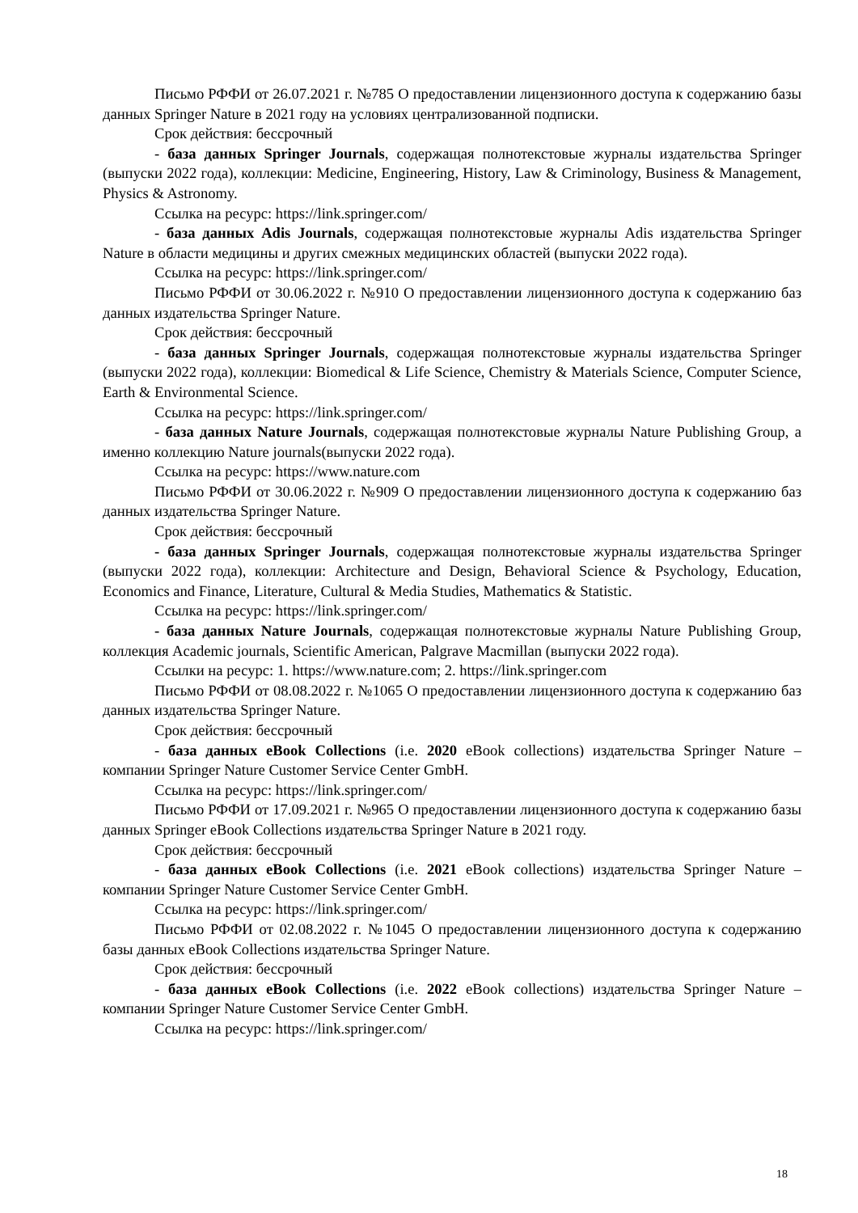Письмо РФФИ от 26.07.2021 г. №785 О предоставлении лицензионного доступа к содержанию базы данных Springer Nature в 2021 году на условиях централизованной подписки.
Срок действия: бессрочный
- база данных Springer Journals, содержащая полнотекстовые журналы издательства Springer (выпуски 2022 года), коллекции: Medicine, Engineering, History, Law & Criminology, Business & Management, Physics & Astronomy.
Ссылка на ресурс: https://link.springer.com/
- база данных Adis Journals, содержащая полнотекстовые журналы Adis издательства Springer Nature в области медицины и других смежных медицинских областей (выпуски 2022 года).
Ссылка на ресурс: https://link.springer.com/
Письмо РФФИ от 30.06.2022 г. №910 О предоставлении лицензионного доступа к содержанию баз данных издательства Springer Nature.
Срок действия: бессрочный
- база данных Springer Journals, содержащая полнотекстовые журналы издательства Springer (выпуски 2022 года), коллекции: Biomedical & Life Science, Chemistry & Materials Science, Computer Science, Earth & Environmental Science.
Ссылка на ресурс: https://link.springer.com/
- база данных Nature Journals, содержащая полнотекстовые журналы Nature Publishing Group, а именно коллекцию Nature journals(выпуски 2022 года).
Ссылка на ресурс: https://www.nature.com
Письмо РФФИ от 30.06.2022 г. №909 О предоставлении лицензионного доступа к содержанию баз данных издательства Springer Nature.
Срок действия: бессрочный
- база данных Springer Journals, содержащая полнотекстовые журналы издательства Springer (выпуски 2022 года), коллекции: Architecture and Design, Behavioral Science & Psychology, Education, Economics and Finance, Literature, Cultural & Media Studies, Mathematics & Statistic.
Ссылка на ресурс: https://link.springer.com/
- база данных Nature Journals, содержащая полнотекстовые журналы Nature Publishing Group, коллекция Academic journals, Scientific American, Palgrave Macmillan (выпуски 2022 года).
Ссылки на ресурс: 1. https://www.nature.com; 2. https://link.springer.com
Письмо РФФИ от 08.08.2022 г. №1065 О предоставлении лицензионного доступа к содержанию баз данных издательства Springer Nature.
Срок действия: бессрочный
- база данных eBook Collections (i.e. 2020 eBook collections) издательства Springer Nature – компании Springer Nature Customer Service Center GmbH.
Ссылка на ресурс: https://link.springer.com/
Письмо РФФИ от 17.09.2021 г. №965 О предоставлении лицензионного доступа к содержанию базы данных Springer eBook Collections издательства Springer Nature в 2021 году.
Срок действия: бессрочный
- база данных eBook Collections (i.e. 2021 eBook collections) издательства Springer Nature – компании Springer Nature Customer Service Center GmbH.
Ссылка на ресурс: https://link.springer.com/
Письмо РФФИ от 02.08.2022 г. №1045 О предоставлении лицензионного доступа к содержанию базы данных eBook Collections издательства Springer Nature.
Срок действия: бессрочный
- база данных eBook Collections (i.e. 2022 eBook collections) издательства Springer Nature – компании Springer Nature Customer Service Center GmbH.
Ссылка на ресурс: https://link.springer.com/
18